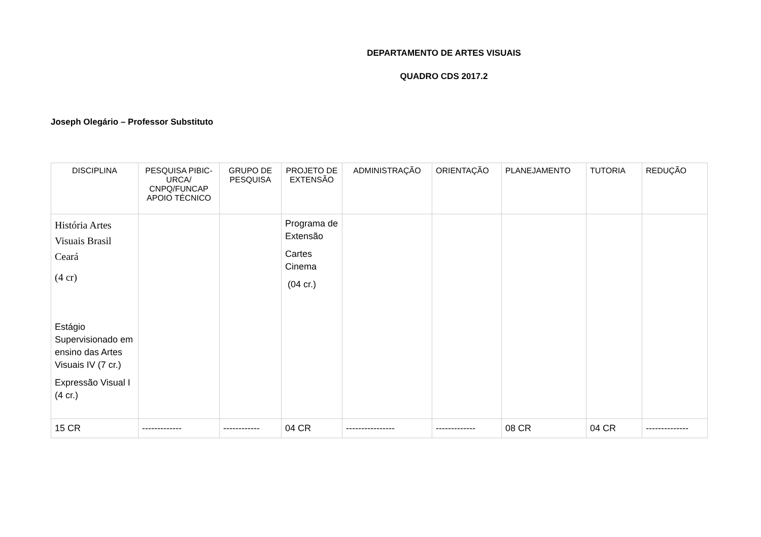DEPARTAMENTO DE ARTES VISUAIS
QUADRO CDS 2017.2
Joseph Olegário – Professor Substituto
| DISCIPLINA | PESQUISA PIBIC-URCA/ CNPQ/FUNCAP APOIO TÉCNICO | GRUPO DE PESQUISA | PROJETO DE EXTENSÃO | ADMINISTRAÇÃO | ORIENTAÇÃO | PLANEJAMENTO | TUTORIA | REDUÇÃO |
| --- | --- | --- | --- | --- | --- | --- | --- | --- |
| História Artes Visuais Brasil Ceará (4 cr) Estágio Supervisionado em ensino das Artes Visuais IV (7 cr.) Expressão Visual I (4 cr.) | | | Programa de Extensão Cartes Cinema (04 cr.) | | | | | |
| 15 CR | ------------- | ------------ | 04 CR | ---------------- | ------------- | 08 CR | 04 CR | -------------- |